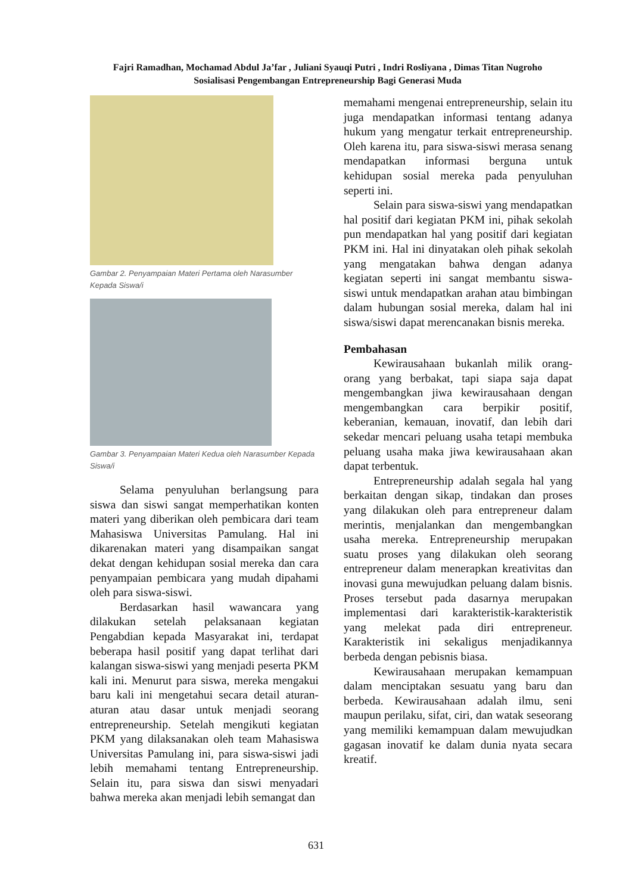Fajri Ramadhan, Mochamad Abdul Ja’far , Juliani Syauqi Putri , Indri Rosliyana , Dimas Titan Nugroho
Sosialisasi Pengembangan Entrepreneurship Bagi Generasi Muda
Gambar 2. Penyampaian Materi Pertama oleh Narasumber Kepada Siswa/i
Gambar 3. Penyampaian Materi Kedua oleh Narasumber Kepada Siswa/i
Selama penyuluhan berlangsung para siswa dan siswi sangat memperhatikan konten materi yang diberikan oleh pembicara dari team Mahasiswa Universitas Pamulang. Hal ini dikarenakan materi yang disampaikan sangat dekat dengan kehidupan sosial mereka dan cara penyampaian pembicara yang mudah dipahami oleh para siswa-siswi.
Berdasarkan hasil wawancara yang dilakukan setelah pelaksanaan kegiatan Pengabdian kepada Masyarakat ini, terdapat beberapa hasil positif yang dapat terlihat dari kalangan siswa-siswi yang menjadi peserta PKM kali ini. Menurut para siswa, mereka mengakui baru kali ini mengetahui secara detail aturan-aturan atau dasar untuk menjadi seorang entrepreneurship. Setelah mengikuti kegiatan PKM yang dilaksanakan oleh team Mahasiswa Universitas Pamulang ini, para siswa-siswi jadi lebih memahami tentang Entrepreneurship. Selain itu, para siswa dan siswi menyadari bahwa mereka akan menjadi lebih semangat dan
memahami mengenai entrepreneurship, selain itu juga mendapatkan informasi tentang adanya hukum yang mengatur terkait entrepreneurship. Oleh karena itu, para siswa-siswi merasa senang mendapatkan informasi berguna untuk kehidupan sosial mereka pada penyuluhan seperti ini.
Selain para siswa-siswi yang mendapatkan hal positif dari kegiatan PKM ini, pihak sekolah pun mendapatkan hal yang positif dari kegiatan PKM ini. Hal ini dinyatakan oleh pihak sekolah yang mengatakan bahwa dengan adanya kegiatan seperti ini sangat membantu siswa-siswi untuk mendapatkan arahan atau bimbingan dalam hubungan sosial mereka, dalam hal ini siswa/siswi dapat merencanakan bisnis mereka.
Pembahasan
Kewirausahaan bukanlah milik orang-orang yang berbakat, tapi siapa saja dapat mengembangkan jiwa kewirausahaan dengan mengembangkan cara berpikir positif, keberanian, kemauan, inovatif, dan lebih dari sekedar mencari peluang usaha tetapi membuka peluang usaha maka jiwa kewirausahaan akan dapat terbentuk.
Entrepreneurship adalah segala hal yang berkaitan dengan sikap, tindakan dan proses yang dilakukan oleh para entrepreneur dalam merintis, menjalankan dan mengembangkan usaha mereka. Entrepreneurship merupakan suatu proses yang dilakukan oleh seorang entrepreneur dalam menerapkan kreativitas dan inovasi guna mewujudkan peluang dalam bisnis. Proses tersebut pada dasarnya merupakan implementasi dari karakteristik-karakteristik yang melekat pada diri entrepreneur. Karakteristik ini sekaligus menjadikannya berbeda dengan pebisnis biasa.
Kewirausahaan merupakan kemampuan dalam menciptakan sesuatu yang baru dan berbeda. Kewirausahaan adalah ilmu, seni maupun perilaku, sifat, ciri, dan watak seseorang yang memiliki kemampuan dalam mewujudkan gagasan inovatif ke dalam dunia nyata secara kreatif.
631